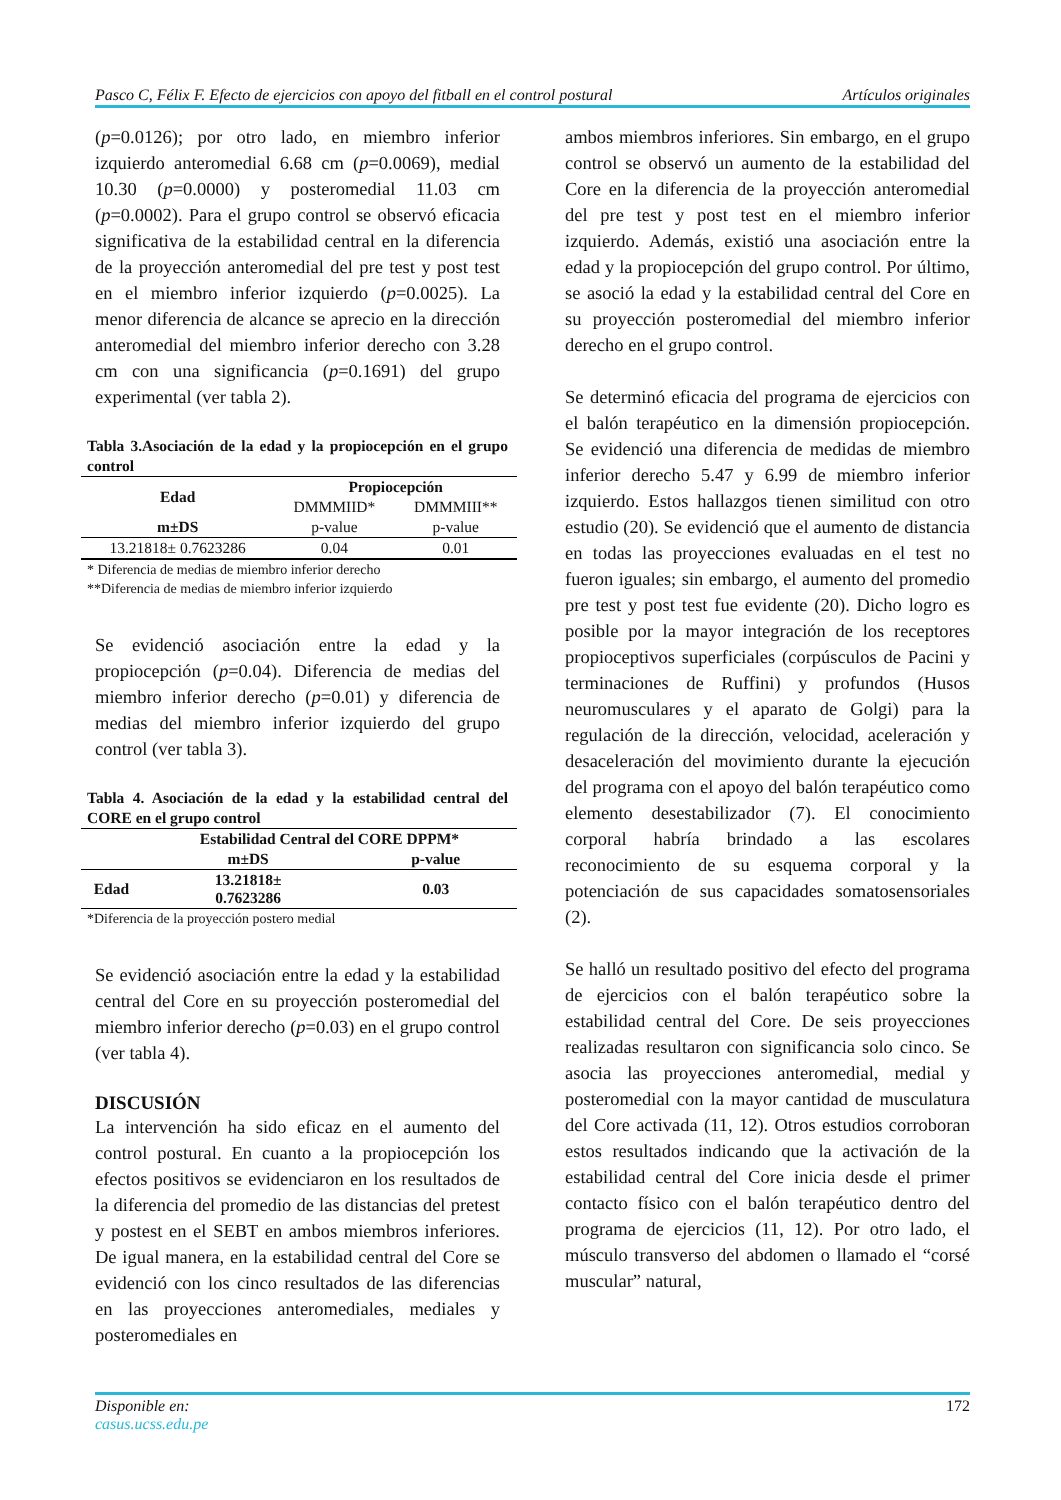Pasco C, Félix F. Efecto de ejercicios con apoyo del fitball en el control postural Artículos originales
(p=0.0126); por otro lado, en miembro inferior izquierdo anteromedial 6.68 cm (p=0.0069), medial 10.30 (p=0.0000) y posteromedial 11.03 cm (p=0.0002). Para el grupo control se observó eficacia significativa de la estabilidad central en la diferencia de la proyección anteromedial del pre test y post test en el miembro inferior izquierdo (p=0.0025). La menor diferencia de alcance se aprecio en la dirección anteromedial del miembro inferior derecho con 3.28 cm con una significancia (p=0.1691) del grupo experimental (ver tabla 2).
Tabla 3.Asociación de la edad y la propiocepción en el grupo control
| Edad | Propiocepción | |
| --- | --- | --- |
| | DMMMIID* | DMMMIII** |
| m±DS | p-value | p-value |
| 13.21818± 0.7623286 | 0.04 | 0.01 |
* Diferencia de medias de miembro inferior derecho
**Diferencia de medias de miembro inferior izquierdo
Se evidenció asociación entre la edad y la propiocepción (p=0.04). Diferencia de medias del miembro inferior derecho (p=0.01) y diferencia de medias del miembro inferior izquierdo del grupo control (ver tabla 3).
Tabla 4. Asociación de la edad y la estabilidad central del CORE en el grupo control
| | Estabilidad Central del CORE DPPM* | |
| | m±DS | p-value |
| Edad | 13.21818± 0.7623286 | 0.03 |
*Diferencia de la proyección postero medial
Se evidenció asociación entre la edad y la estabilidad central del Core en su proyección posteromedial del miembro inferior derecho (p=0.03) en el grupo control (ver tabla 4).
DISCUSIÓN
La intervención ha sido eficaz en el aumento del control postural. En cuanto a la propiocepción los efectos positivos se evidenciaron en los resultados de la diferencia del promedio de las distancias del pretest y postest en el SEBT en ambos miembros inferiores. De igual manera, en la estabilidad central del Core se evidenció con los cinco resultados de las diferencias en las proyecciones anteromediales, mediales y posteromediales en
ambos miembros inferiores. Sin embargo, en el grupo control se observó un aumento de la estabilidad del Core en la diferencia de la proyección anteromedial del pre test y post test en el miembro inferior izquierdo. Además, existió una asociación entre la edad y la propiocepción del grupo control. Por último, se asoció la edad y la estabilidad central del Core en su proyección posteromedial del miembro inferior derecho en el grupo control.
Se determinó eficacia del programa de ejercicios con el balón terapéutico en la dimensión propiocepción. Se evidenció una diferencia de medidas de miembro inferior derecho 5.47 y 6.99 de miembro inferior izquierdo. Estos hallazgos tienen similitud con otro estudio (20). Se evidenció que el aumento de distancia en todas las proyecciones evaluadas en el test no fueron iguales; sin embargo, el aumento del promedio pre test y post test fue evidente (20). Dicho logro es posible por la mayor integración de los receptores propioceptivos superficiales (corpúsculos de Pacini y terminaciones de Ruffini) y profundos (Husos neuromusculares y el aparato de Golgi) para la regulación de la dirección, velocidad, aceleración y desaceleración del movimiento durante la ejecución del programa con el apoyo del balón terapéutico como elemento desestabilizador (7). El conocimiento corporal habría brindado a las escolares reconocimiento de su esquema corporal y la potenciación de sus capacidades somatosensoriales (2).
Se halló un resultado positivo del efecto del programa de ejercicios con el balón terapéutico sobre la estabilidad central del Core. De seis proyecciones realizadas resultaron con significancia solo cinco. Se asocia las proyecciones anteromedial, medial y posteromedial con la mayor cantidad de musculatura del Core activada (11, 12). Otros estudios corroboran estos resultados indicando que la activación de la estabilidad central del Core inicia desde el primer contacto físico con el balón terapéutico dentro del programa de ejercicios (11, 12). Por otro lado, el músculo transverso del abdomen o llamado el “corsé muscular” natural,
Disponible en:
casus.ucss.edu.pe 172